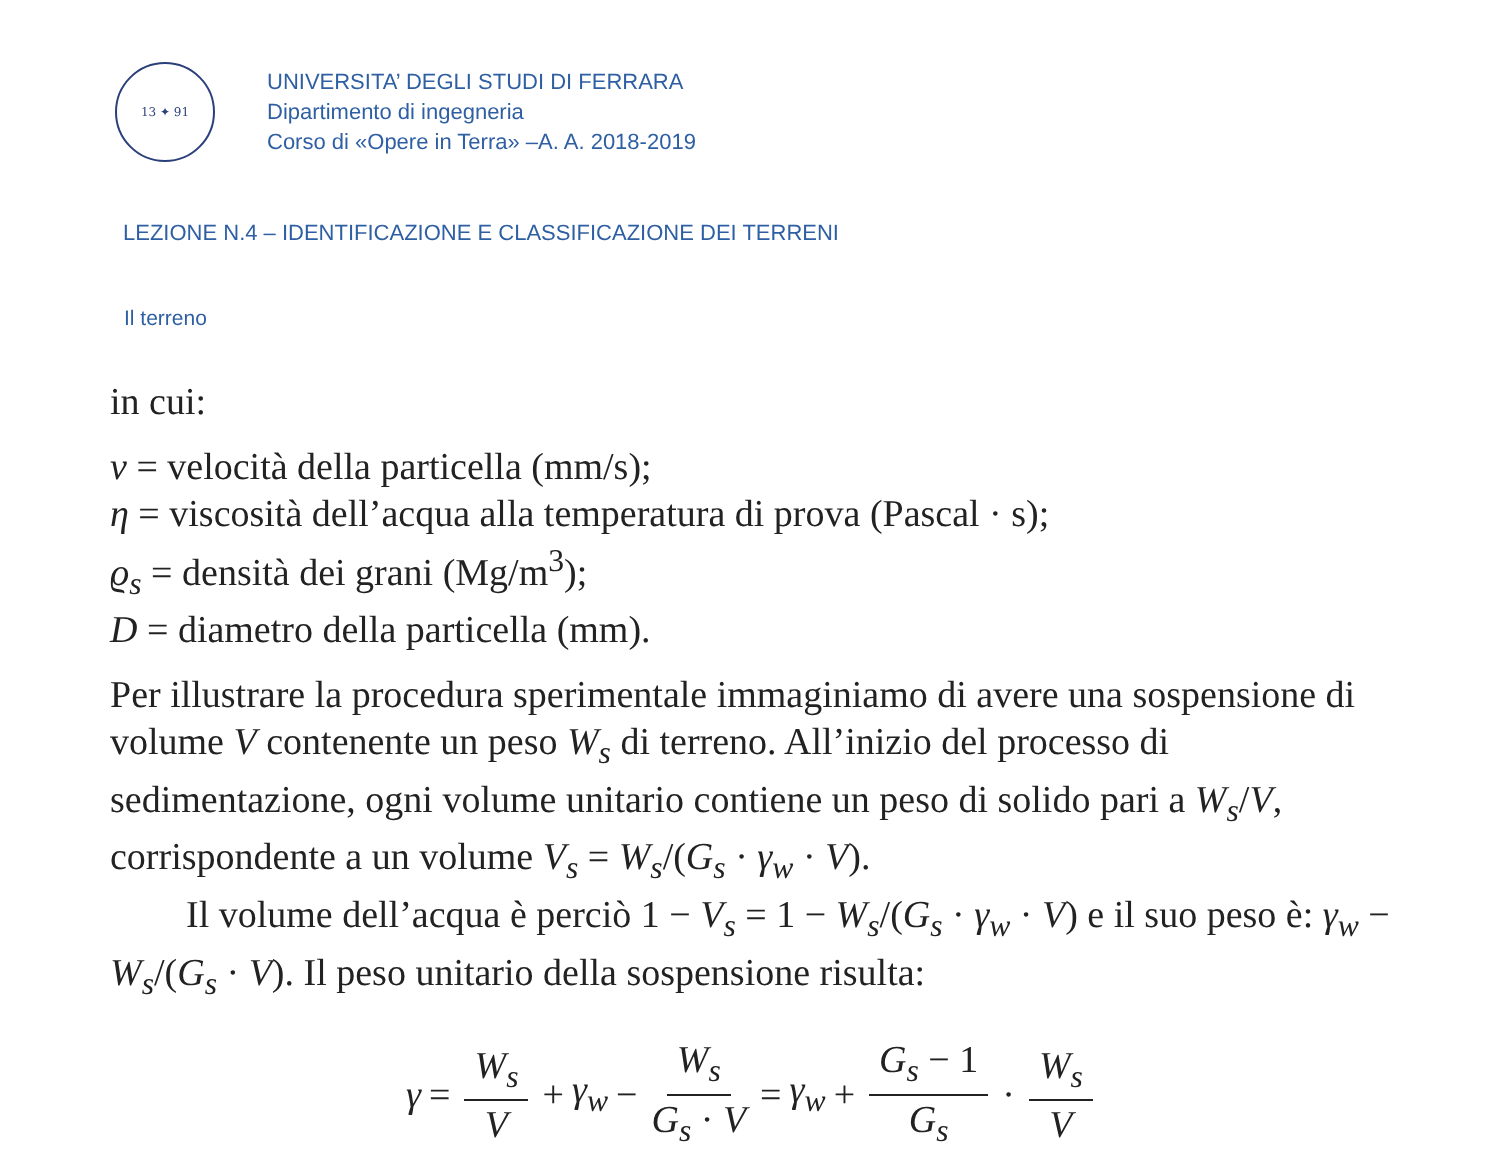13 ✦ 91
UNIVERSITA’ DEGLI STUDI DI FERRARA
Dipartimento di ingegneria
Corso di «Opere in Terra» –A. A. 2018-2019
LEZIONE N.4 – IDENTIFICAZIONE E CLASSIFICAZIONE DEI TERRENI
Il terreno
in cui:
v = velocità della particella (mm/s);
η = viscosità dell’acqua alla temperatura di prova (Pascal · s);
ϱ<sub>s</sub> = densità dei grani (Mg/m<sup>3</sup>);
D = diametro della particella (mm).
Per illustrare la procedura sperimentale immaginiamo di avere una sospensione di volume V contenente un peso W<sub>s</sub> di terreno. All’inizio del processo di sedimentazione, ogni volume unitario contiene un peso di solido pari a W<sub>s</sub>/V, corrispondente a un volume V<sub>s</sub> = W<sub>s</sub>/(G<sub>s</sub> · γ<sub>w</sub> · V).
  Il volume dell’acqua è perciò 1 − V<sub>s</sub> = 1 − W<sub>s</sub>/(G<sub>s</sub> · γ<sub>w</sub> · V) e il suo peso è: γ<sub>w</sub> − W<sub>s</sub>/(G<sub>s</sub> · V). Il peso unitario della sospensione risulta:
γ = W<sub>s</sub> V + γ<sub>w</sub> − W<sub>s</sub> G<sub>s</sub> · V = γ<sub>w</sub> + G<sub>s</sub> − 1 G<sub>s</sub> · W<sub>s</sub> V